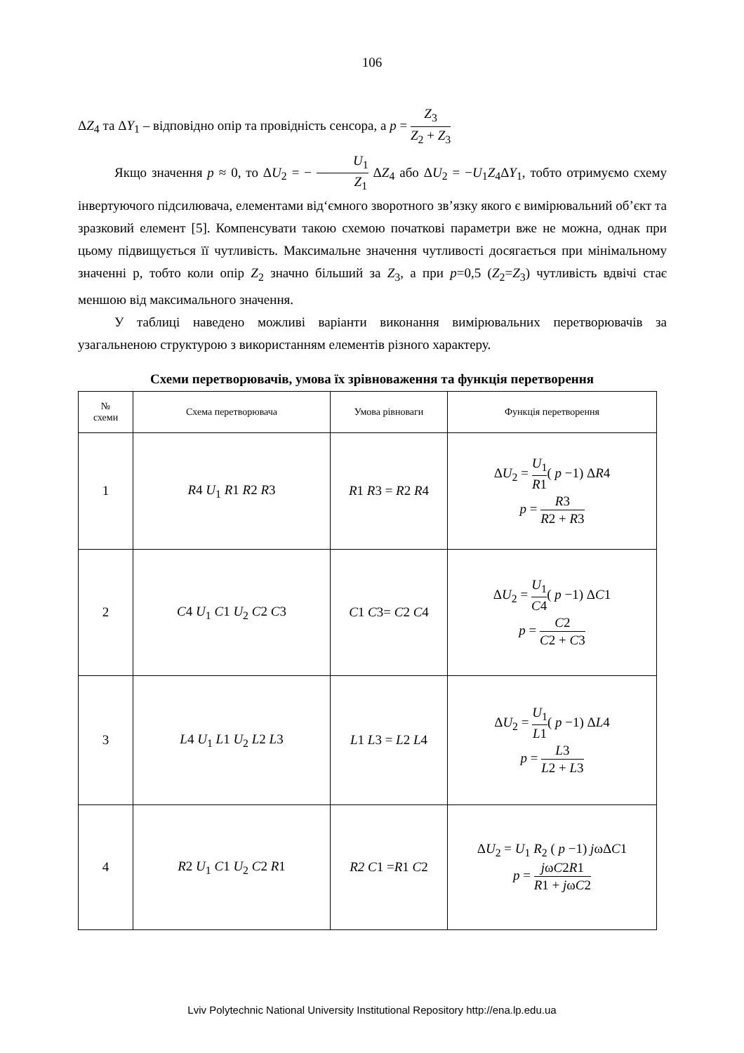106
ΔZ<sub>4</sub> та ΔY<sub>1</sub> – відповідно опір та провідність сенсора, а p = Z<sub>3</sub> Z<sub>2</sub> + Z<sub>3</sub>
Якщо значення p ≈ 0, то ΔU<sub>2</sub> = − U<sub>1</sub> Z<sub>1</sub> ΔZ<sub>4</sub> або ΔU<sub>2</sub> = −U<sub>1</sub>Z<sub>4</sub>ΔY<sub>1</sub>, тобто отримуємо схему інвертуючого підсилювача, елементами від‘ємного зворотного зв’язку якого є вимірювальний об’єкт та зразковий елемент [5]. Компенсувати такою схемою початкові параметри вже не можна, однак при цьому підвищується її чутливість. Максимальне значення чутливості досягається при мінімальному значенні р, тобто коли опір Z<sub>2</sub> значно більший за Z<sub>3</sub>, а при p=0,5 (Z<sub>2</sub>=Z<sub>3</sub>) чутливість вдвічі стає меншою від максимального значення.
У таблиці наведено можливі варіанти виконання вимірювальних перетворювачів за узагальненою структурою з використанням елементів різного характеру.
Схеми перетворювачів, умова їх зрівноваження та функція перетворення
| № схеми | Схема перетворювача | Умова рівноваги | Функція перетворення |
| --- | --- | --- | --- |
| 1 | R 4 U<sub>1</sub> R 1 R 2 R 3 | R 1 R 3 = R 2 R 4 | Δ U<sub>2</sub> = U<sub>1</sub> R 1 ( p −1) Δ R 4 p = R 3 R 2 + R 3 |
| 2 | C 4 U<sub>1</sub> C 1 U<sub>2</sub> C 2 C 3 | C 1 C 3= C 2 C 4 | Δ U<sub>2</sub> = U<sub>1</sub> C 4 ( p −1) Δ C 1 p = C 2 C 2 + C 3 |
| 3 | L 4 U<sub>1</sub> L 1 U<sub>2</sub> L 2 L 3 | L 1 L 3 = L 2 L 4 | Δ U<sub>2</sub> = U<sub>1</sub> L 1 ( p −1) Δ L 4 p = L 3 L 2 + L 3 |
| 4 | R 2 U<sub>1</sub> C 1 U<sub>2</sub> C 2 R 1 | R2 C 1 = R 1 C 2 | Δ U<sub>2</sub> = U<sub>1</sub> R<sub>2</sub> ( p −1) j ωΔ C 1 p = j ω C 2 R 1 R 1 + j ω C 2 |
Lviv Polytechnic National University Institutional Repository http://ena.lp.edu.ua